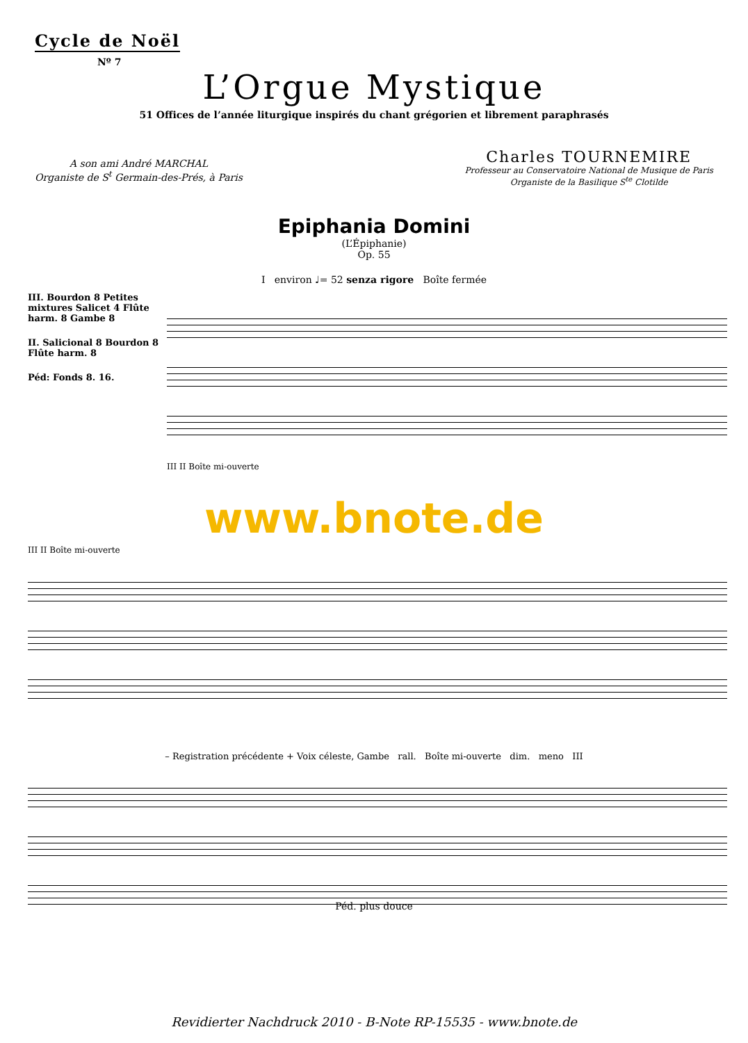Cycle de Noël
Nº 7
L’Orgue Mystique
51 Offices de l’année liturgique inspirés du chant grégorien et librement paraphrasés
A son ami André MARCHAL
Organiste de S<sup>t</sup> Germain-des-Prés, à Paris
Charles TOURNEMIRE
Professeur au Conservatoire National de Musique de Paris
Organiste de la Basilique S<sup>te</sup> Clotilde
Epiphania Domini
(L’Épiphanie)
Op. 55
I environ ♩= 52 senza rigore Boîte fermée
III. Bourdon 8 Petites mixtures Salicet 4 Flûte harm. 8 Gambe 8
II. Salicional 8 Bourdon 8 Flûte harm. 8
Péd: Fonds 8. 16.
III II Boîte mi-ouverte
www.bnote.de
III II Boîte mi-ouverte
– Registration précédente + Voix céleste, Gambe rall. Boîte mi-ouverte dim. meno III
Péd. plus douce
Revidierter Nachdruck 2010 - B-Note RP-15535 - www.bnote.de